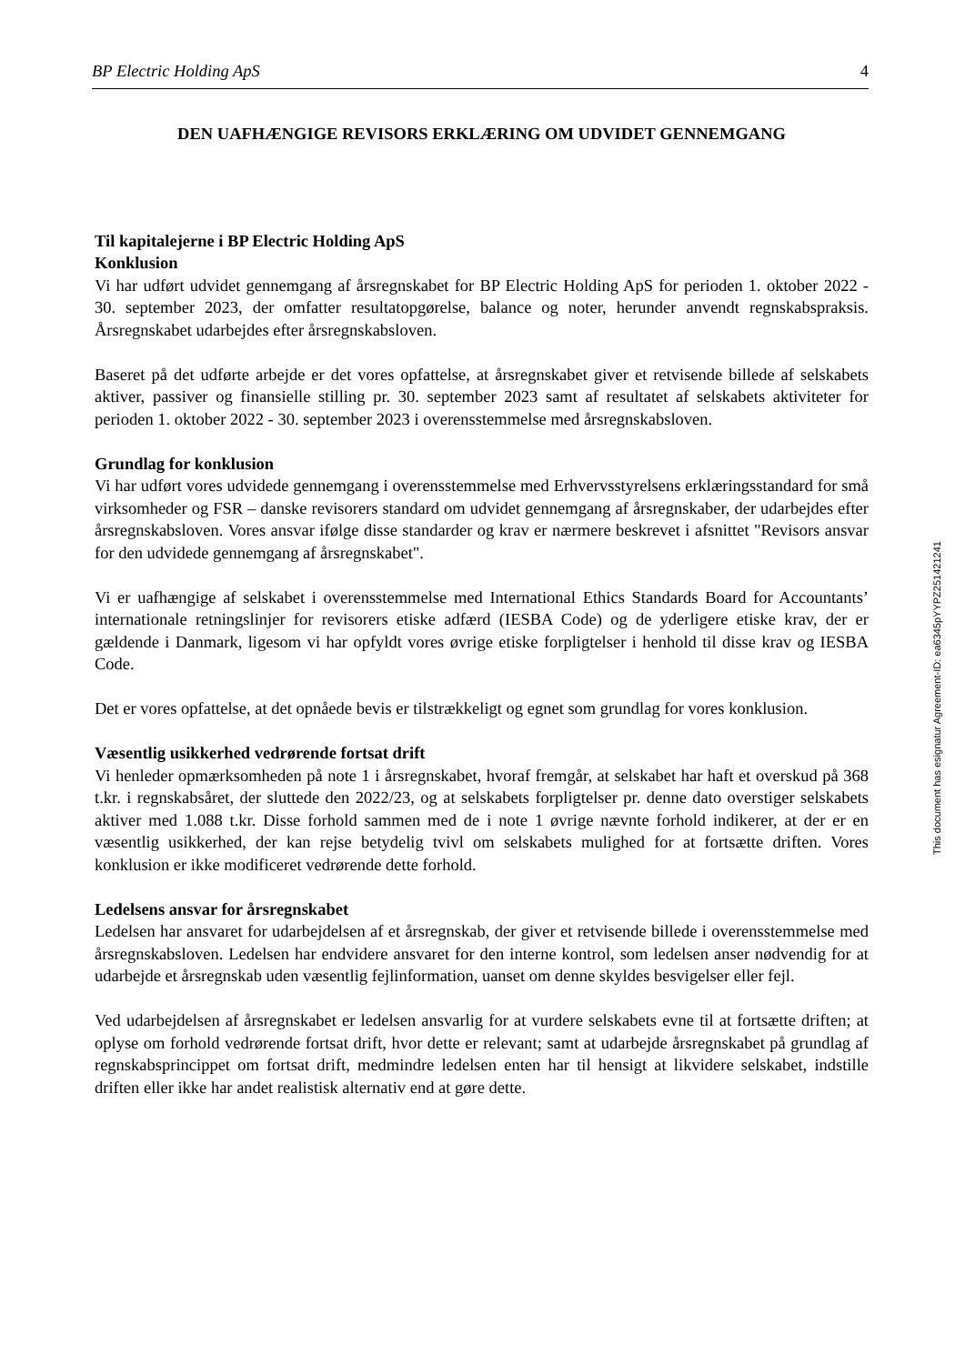BP Electric Holding ApS 4
DEN UAFHÆNGIGE REVISORS ERKLÆRING OM UDVIDET GENNEMGANG
Til kapitalejerne i BP Electric Holding ApS
Konklusion
Vi har udført udvidet gennemgang af årsregnskabet for BP Electric Holding ApS for perioden 1. oktober 2022 - 30. september 2023, der omfatter resultatopgørelse, balance og noter, herunder anvendt regnskabspraksis. Årsregnskabet udarbejdes efter årsregnskabsloven.
Baseret på det udførte arbejde er det vores opfattelse, at årsregnskabet giver et retvisende billede af selskabets aktiver, passiver og finansielle stilling pr. 30. september 2023 samt af resultatet af selskabets aktiviteter for perioden 1. oktober 2022 - 30. september 2023 i overensstemmelse med årsregnskabsloven.
Grundlag for konklusion
Vi har udført vores udvidede gennemgang i overensstemmelse med Erhvervsstyrelsens erklæringsstandard for små virksomheder og FSR – danske revisorers standard om udvidet gennemgang af årsregnskaber, der udarbejdes efter årsregnskabsloven. Vores ansvar ifølge disse standarder og krav er nærmere beskrevet i afsnittet "Revisors ansvar for den udvidede gennemgang af årsregnskabet".
Vi er uafhængige af selskabet i overensstemmelse med International Ethics Standards Board for Accountants’ internationale retningslinjer for revisorers etiske adfærd (IESBA Code) og de yderligere etiske krav, der er gældende i Danmark, ligesom vi har opfyldt vores øvrige etiske forpligtelser i henhold til disse krav og IESBA Code.
Det er vores opfattelse, at det opnåede bevis er tilstrækkeligt og egnet som grundlag for vores konklusion.
Væsentlig usikkerhed vedrørende fortsat drift
Vi henleder opmærksomheden på note 1 i årsregnskabet, hvoraf fremgår, at selskabet har haft et overskud på 368 t.kr. i regnskabsåret, der sluttede den 2022/23, og at selskabets forpligtelser pr. denne dato overstiger selskabets aktiver med 1.088 t.kr. Disse forhold sammen med de i note 1 øvrige nævnte forhold indikerer, at der er en væsentlig usikkerhed, der kan rejse betydelig tvivl om selskabets mulighed for at fortsætte driften. Vores konklusion er ikke modificeret vedrørende dette forhold.
Ledelsens ansvar for årsregnskabet
Ledelsen har ansvaret for udarbejdelsen af et årsregnskab, der giver et retvisende billede i overensstemmelse med årsregnskabsloven. Ledelsen har endvidere ansvaret for den interne kontrol, som ledelsen anser nødvendig for at udarbejde et årsregnskab uden væsentlig fejlinformation, uanset om denne skyldes besvigelser eller fejl.
Ved udarbejdelsen af årsregnskabet er ledelsen ansvarlig for at vurdere selskabets evne til at fortsætte driften; at oplyse om forhold vedrørende fortsat drift, hvor dette er relevant; samt at udarbejde årsregnskabet på grundlag af regnskabsprincippet om fortsat drift, medmindre ledelsen enten har til hensigt at likvidere selskabet, indstille driften eller ikke har andet realistisk alternativ end at gøre dette.
This document has esignatur Agreement-ID: ea6345pYYPZ251421241